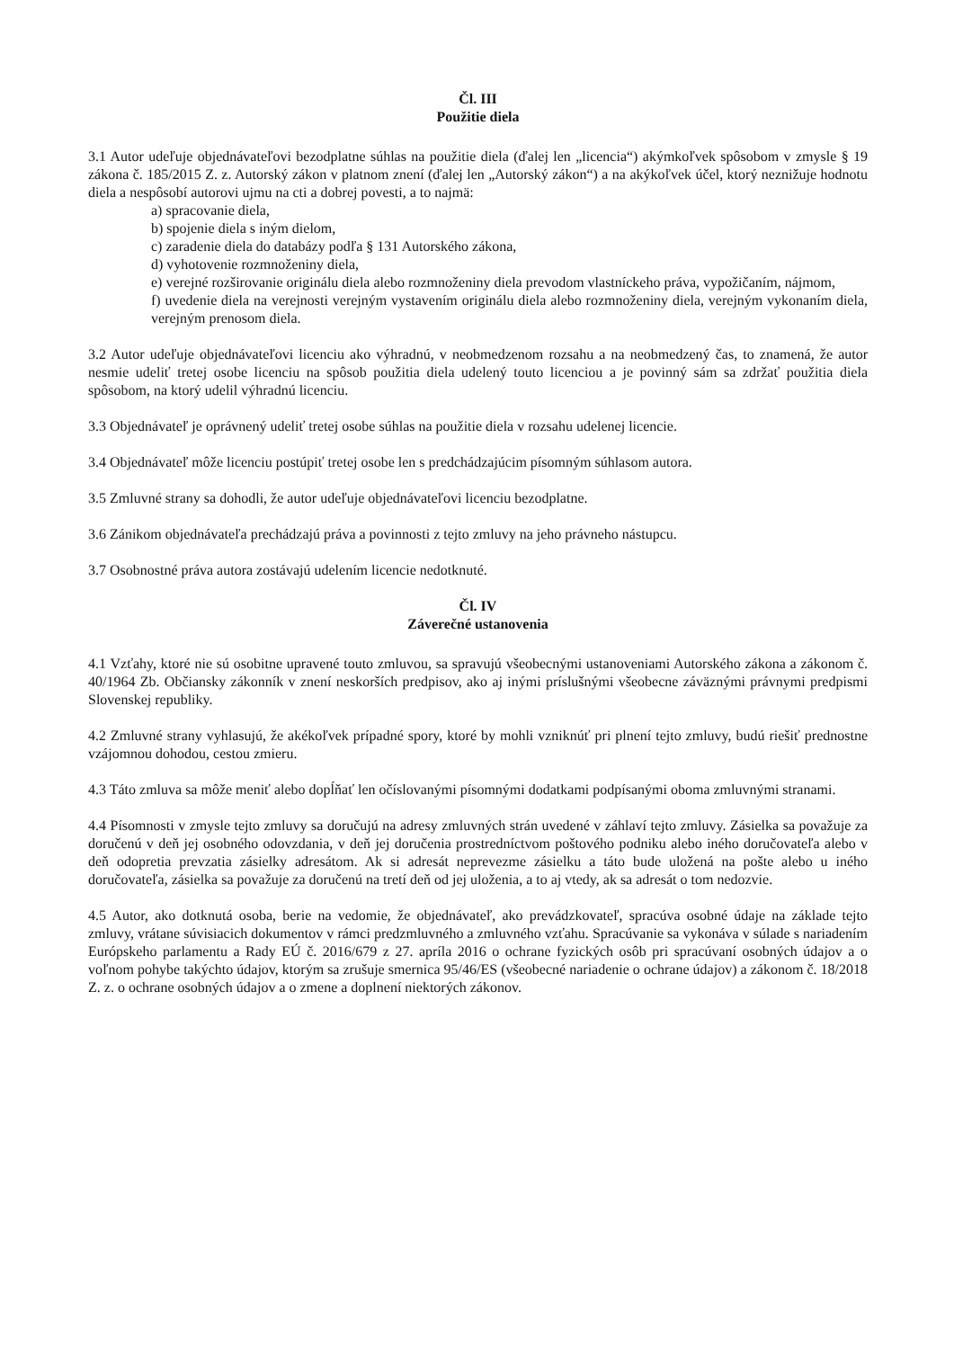Čl. III
Použitie diela
3.1 Autor udeľuje objednávateľovi bezodplatne súhlas na použitie diela (ďalej len „licencia“) akýmkoľvek spôsobom v zmysle § 19 zákona č. 185/2015 Z. z. Autorský zákon v platnom znení (ďalej len „Autorský zákon“) a na akýkoľvek účel, ktorý neznižuje hodnotu diela a nespôsobí autorovi ujmu na cti a dobrej povesti, a to najmä:
a) spracovanie diela,
b) spojenie diela s iným dielom,
c) zaradenie diela do databázy podľa § 131 Autorského zákona,
d) vyhotovenie rozmnoženiny diela,
e) verejné rozširovanie originálu diela alebo rozmnoženiny diela prevodom vlastníckeho práva, vypožičaním, nájmom,
f) uvedenie diela na verejnosti verejným vystavením originálu diela alebo rozmnoženiny diela, verejným vykonaním diela, verejným prenosom diela.
3.2 Autor udeľuje objednávateľovi licenciu ako výhradnú, v neobmedzenom rozsahu a na neobmedzený čas, to znamená, že autor nesmie udeliť tretej osobe licenciu na spôsob použitia diela udelený touto licenciou a je povinný sám sa zdržať použitia diela spôsobom, na ktorý udelil výhradnú licenciu.
3.3 Objednávateľ je oprávnený udeliť tretej osobe súhlas na použitie diela v rozsahu udelenej licencie.
3.4 Objednávateľ môže licenciu postúpiť tretej osobe len s predchádzajúcim písomným súhlasom autora.
3.5 Zmluvné strany sa dohodli, že autor udeľuje objednávateľovi licenciu bezodplatne.
3.6 Zánikom objednávateľa prechádzajú práva a povinnosti z tejto zmluvy na jeho právneho nástupcu.
3.7 Osobnostné práva autora zostávajú udelením licencie nedotknuté.
Čl. IV
Záverečné ustanovenia
4.1 Vzťahy, ktoré nie sú osobitne upravené touto zmluvou, sa spravujú všeobecnými ustanoveniami Autorského zákona a zákonom č. 40/1964 Zb. Občiansky zákonník v znení neskorších predpisov, ako aj inými príslušnými všeobecne záväznými právnymi predpismi Slovenskej republiky.
4.2 Zmluvné strany vyhlasujú, že akékoľvek prípadné spory, ktoré by mohli vzniknúť pri plnení tejto zmluvy, budú riešiť prednostne vzájomnou dohodou, cestou zmieru.
4.3 Táto zmluva sa môže meniť alebo dopĺňať len očíslovanými písomnými dodatkami podpísanými oboma zmluvnými stranami.
4.4 Písomnosti v zmysle tejto zmluvy sa doručujú na adresy zmluvných strán uvedené v záhlaví tejto zmluvy. Zásielka sa považuje za doručenú v deň jej osobného odovzdania, v deň jej doručenia prostredníctvom poštového podniku alebo iného doručovateľa alebo v deň odopretia prevzatia zásielky adresátom. Ak si adresát neprevezme zásielku a táto bude uložená na pošte alebo u iného doručovateľa, zásielka sa považuje za doručenú na tretí deň od jej uloženia, a to aj vtedy, ak sa adresát o tom nedozvie.
4.5 Autor, ako dotknutá osoba, berie na vedomie, že objednávateľ, ako prevádzkovateľ, spracúva osobné údaje na základe tejto zmluvy, vrátane súvisiacich dokumentov v rámci predzmluvného a zmluvného vzťahu. Spracúvanie sa vykonáva v súlade s nariadením Európskeho parlamentu a Rady EÚ č. 2016/679 z 27. apríla 2016 o ochrane fyzických osôb pri spracúvaní osobných údajov a o voľnom pohybe takýchto údajov, ktorým sa zrušuje smernica 95/46/ES (všeobecné nariadenie o ochrane údajov) a zákonom č. 18/2018 Z. z. o ochrane osobných údajov a o zmene a doplnení niektorých zákonov.